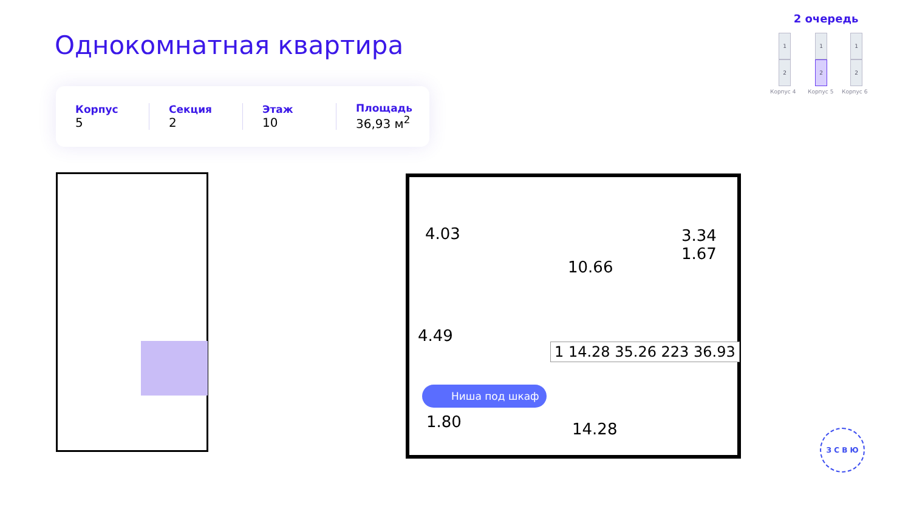Однокомнатная квартира
Корпус
5
Секция
2
Этаж
10
Площадь
36,93 м<sup>2</sup>
2 очередь
1
2
1
2
1
2
Корпус 4 Корпус 5 Корпус 6
4.03
10.66
3.34
1.67
4.49
1.80 14.28
1 14.28 35.26 223 36.93
Ниша под шкаф
З С В Ю